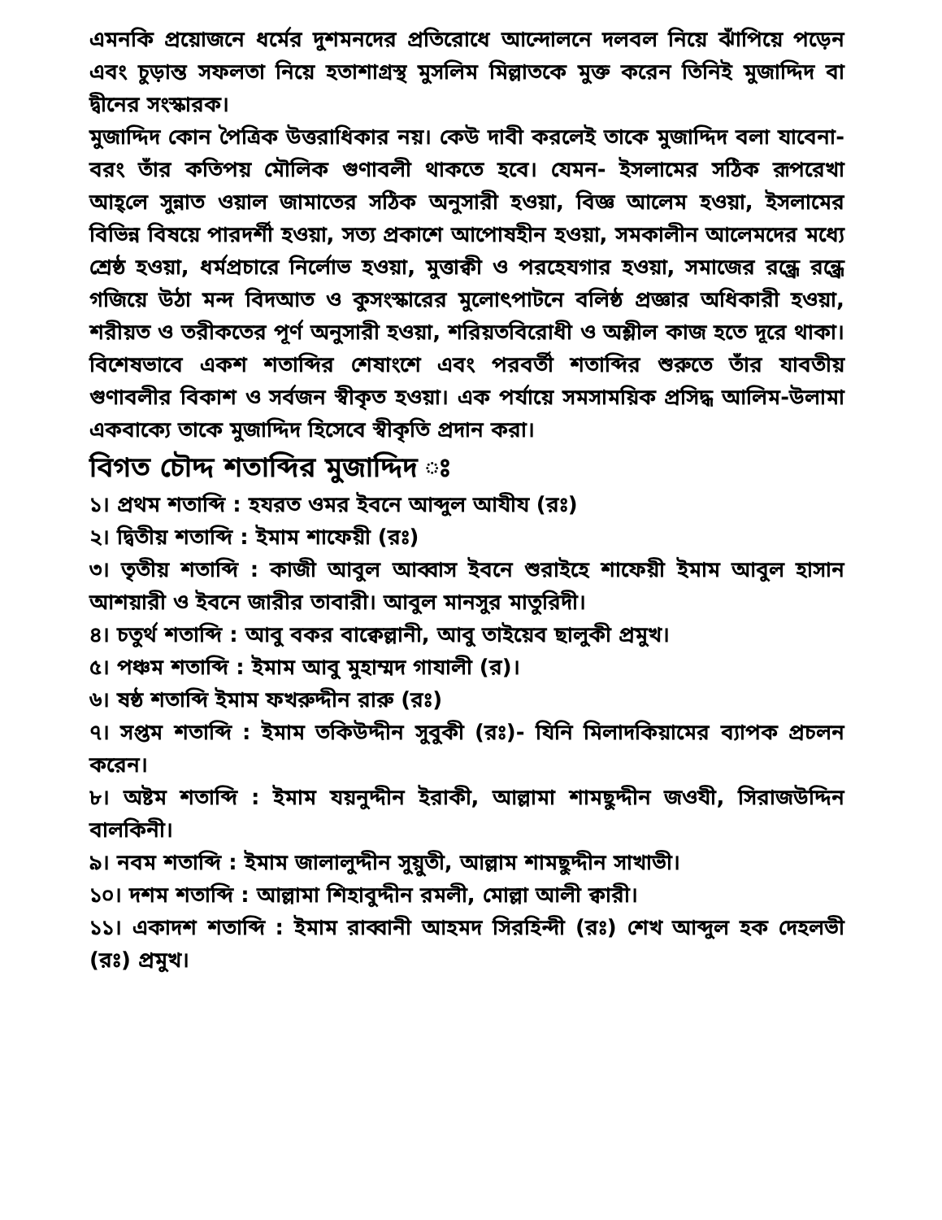এমনকি প্রয়োজনে ধর্মের দুশমনদের প্রতিরোধে আন্দোলনে দলবল নিয়ে ঝাঁপিয়ে পড়েন এবং চুড়ান্ত সফলতা নিয়ে হতাশাগ্রস্থ মুসলিম মিল্লাতকে মুক্ত করেন তিনিই মুজাদ্দিদ বা দ্বীনের সংস্কারক।
মুজাদ্দিদ কোন পৈত্রিক উত্তরাধিকার নয়। কেউ দাবী করলেই তাকে মুজাদ্দিদ বলা যাবেনা- বরং তাঁর কতিপয় মৌলিক গুণাবলী থাকতে হবে। যেমন- ইসলামের সঠিক রূপরেখা আহ্‌লে সুন্নাত ওয়াল জামাতের সঠিক অনুসারী হওয়া, বিজ্ঞ আলেম হওয়া, ইসলামের বিভিন্ন বিষয়ে পারদর্শী হওয়া, সত্য প্রকাশে আপোষহীন হওয়া, সমকালীন আলেমদের মধ্যে শ্রেষ্ঠ হওয়া, ধর্মপ্রচারে নির্লোভ হওয়া, মুত্তাক্বী ও পরহেযগার হওয়া, সমাজের রন্ধ্রে রন্ধ্রে গজিয়ে উঠা মন্দ বিদআত ও কুসংস্কারের মুলোৎপাটনে বলিষ্ঠ প্রজ্ঞার অধিকারী হওয়া, শরীয়ত ও তরীকতের পূর্ণ অনুসারী হওয়া, শরিয়তবিরোধী ও অশ্লীল কাজ হতে দূরে থাকা। বিশেষভাবে একশ শতাব্দির শেষাংশে এবং পরবর্তী শতাব্দির শুরুতে তাঁর যাবতীয় গুণাবলীর বিকাশ ও সর্বজন স্বীকৃত হওয়া। এক পর্যায়ে সমসাময়িক প্রসিদ্ধ আলিম-উলামা একবাক্যে তাকে মুজাদ্দিদ হিসেবে স্বীকৃতি প্রদান করা।
বিগত চৌদ্দ শতাব্দির মুজাদ্দিদ ঃ
১। প্রথম শতাব্দি : হযরত ওমর ইবনে আব্দুল আযীয (রঃ)
২। দ্বিতীয় শতাব্দি : ইমাম শাফেয়ী (রঃ)
৩। তৃতীয় শতাব্দি : কাজী আবুল আব্বাস ইবনে শুরাইহে শাফেয়ী ইমাম আবুল হাসান আশয়ারী ও ইবনে জারীর তাবারী। আবুল মানসুর মাতুরিদী।
৪। চতুর্থ শতাব্দি : আবু বকর বাক্বেল্লানী, আবু তাইয়েব ছালুকী প্রমুখ।
৫। পঞ্চম শতাব্দি : ইমাম আবু মুহাম্মদ গাযালী (র)।
৬। ষষ্ঠ শতাব্দি ইমাম ফখরুদ্দীন রারু (রঃ)
৭। সপ্তম শতাব্দি : ইমাম তকিউদ্দীন সুবুকী (রঃ)- যিনি মিলাদকিয়ামের ব্যাপক প্রচলন করেন।
৮। অষ্টম শতাব্দি : ইমাম যয়নুদ্দীন ইরাকী, আল্লামা শামছুদ্দীন জওযী, সিরাজউদ্দিন বালকিনী।
৯। নবম শতাব্দি : ইমাম জালালুদ্দীন সুয়ুতী, আল্লাম শামছুদ্দীন সাখাভী।
১০। দশম শতাব্দি : আল্লামা শিহাবুদ্দীন রমলী, মোল্লা আলী ক্বারী।
১১। একাদশ শতাব্দি : ইমাম রাব্বানী আহমদ সিরহিন্দী (রঃ) শেখ আব্দুল হক দেহলভী (রঃ) প্রমুখ।